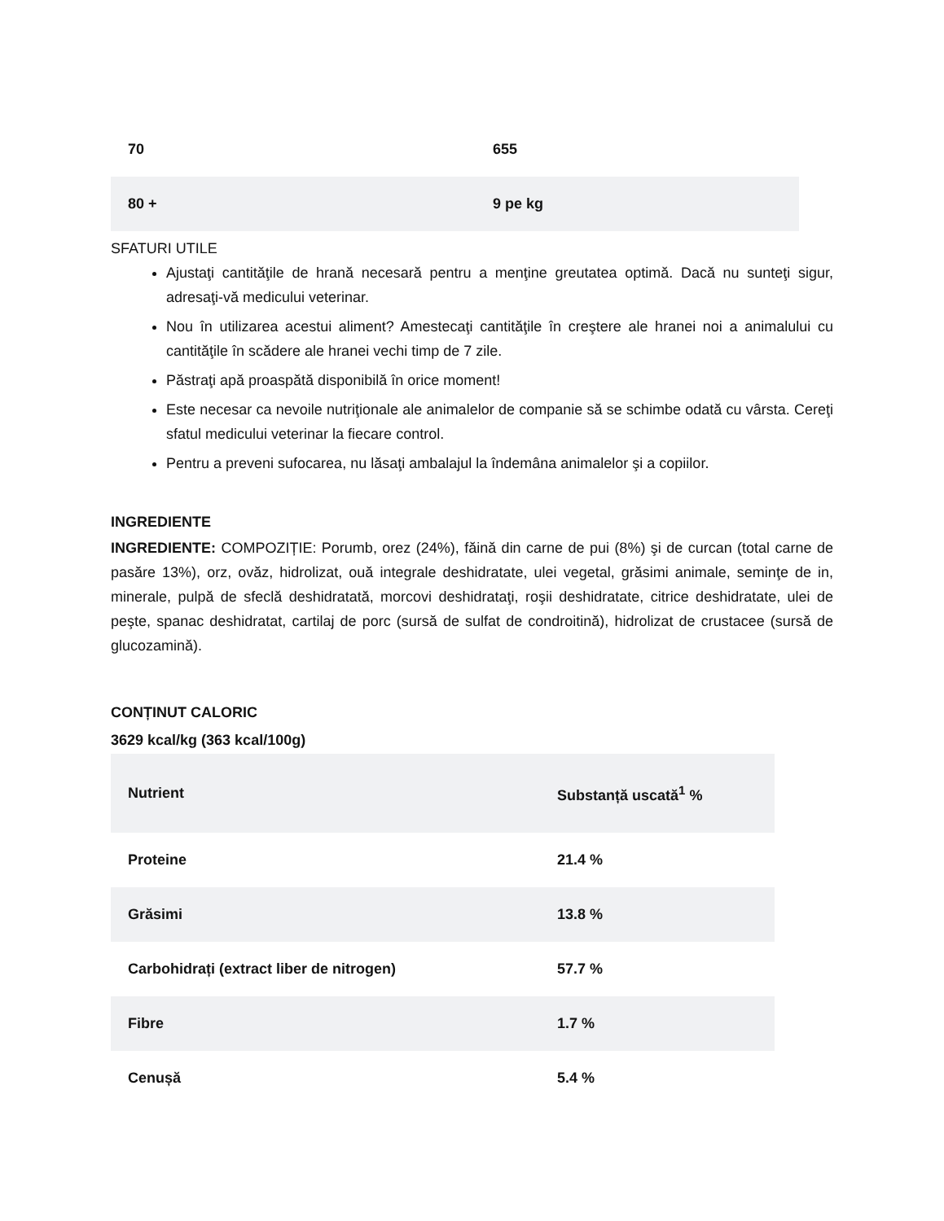| 70 | 655 |
| 80 + | 9 pe kg |
SFATURI UTILE
Ajustaţi cantităţile de hrană necesară pentru a menţine greutatea optimă. Dacă nu sunteţi sigur, adresaţi-vă medicului veterinar.
Nou în utilizarea acestui aliment? Amestecaţi cantităţile în creştere ale hranei noi a animalului cu cantităţile în scădere ale hranei vechi timp de 7 zile.
Păstraţi apă proaspătă disponibilă în orice moment!
Este necesar ca nevoile nutriţionale ale animalelor de companie să se schimbe odată cu vârsta. Cereţi sfatul medicului veterinar la fiecare control.
Pentru a preveni sufocarea, nu lăsaţi ambalajul la îndemâna animalelor şi a copiilor.
INGREDIENTE
INGREDIENTE: COMPOZIȚIE: Porumb, orez (24%), făină din carne de pui (8%) şi de curcan (total carne de pasăre 13%), orz, ovăz, hidrolizat, ouă integrale deshidratate, ulei vegetal, grăsimi animale, seminţe de in, minerale, pulpă de sfeclă deshidratată, morcovi deshidrataţi, roşii deshidratate, citrice deshidratate, ulei de peşte, spanac deshidratat, cartilaj de porc (sursă de sulfat de condroitină), hidrolizat de crustacee (sursă de glucozamină).
CONȚINUT CALORIC
3629 kcal/kg (363 kcal/100g)
| Nutrient | Substanță uscată<sup>1</sup> % |
| Proteine | 21.4 % |
| Grăsimi | 13.8 % |
| Carbohidrați (extract liber de nitrogen) | 57.7 % |
| Fibre | 1.7 % |
| Cenușă | 5.4 % |